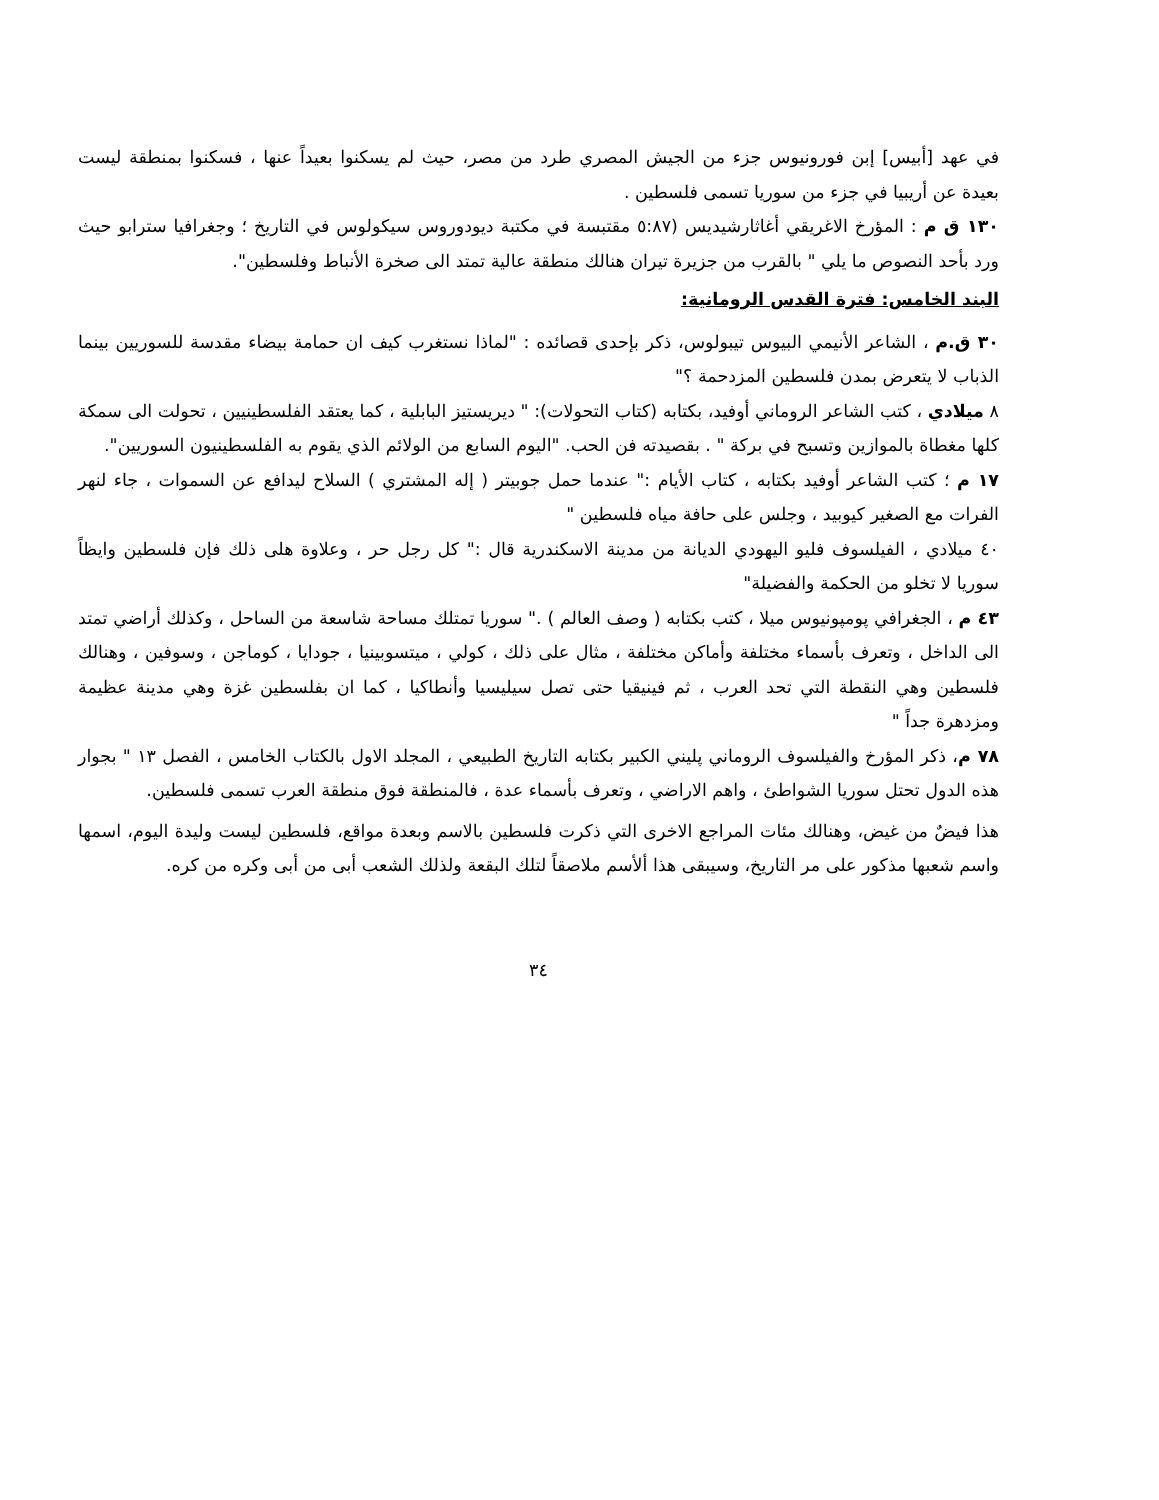في عهد [أبيس] إبن فورونيوس جزء من الجيش المصري طرد من مصر، حيث لم يسكنوا بعيداً عنها ، فسكنوا بمنطقة ليست بعيدة عن أريبيا في جزء من سوريا تسمى فلسطين .
١٣٠ ق م : المؤرخ الاغريقي أغاثارشيديس (٥:٨٧ مقتبسة في مكتبة ديودوروس سيكولوس في التاريخ ؛ وجغرافيا سترابو حيث ورد بأحد النصوص ما يلي " بالقرب من جزيرة تيران هنالك منطقة عالية تمتد الى صخرة الأنباط وفلسطين".
البند الخامس: فترة القدس الرومانية:
٣٠ ق.م ، الشاعر الأنيمي البيوس تيبولوس، ذكر بإحدى قصائده : "لماذا نستغرب كيف ان حمامة بيضاء مقدسة للسوريين بينما الذباب لا يتعرض بمدن فلسطين المزدحمة ؟"
٨ ميلادي ، كتب الشاعر الروماني أوفيد، بكتابه (كتاب التحولات): " ديريستيز البابلية ، كما يعتقد الفلسطينيين ، تحولت الى سمكة كلها مغطاة بالموازين وتسبح في بركة " . بقصيدته فن الحب. "اليوم السابع من الولائم الذي يقوم به الفلسطينيون السوريين".
١٧ م ؛ كتب الشاعر أوفيد بكتابه ، كتاب الأيام :" عندما حمل جوبيتر ( إله المشتري ) السلاح ليدافع عن السموات ، جاء لنهر الفرات مع الصغير كيوبيد ، وجلس على حافة مياه فلسطين "
٤٠ ميلادي ، الفيلسوف فليو اليهودي الديانة من مدينة الاسكندرية قال :" كل رجل حر ، وعلاوة هلى ذلك فإن فلسطين وايظاً سوريا لا تخلو من الحكمة والفضيلة"
٤٣ م ، الجغرافي پومپونيوس ميلا ، كتب بكتابه ( وصف العالم ) ." سوريا تمتلك مساحة شاسعة من الساحل ، وكذلك أراضي تمتد الى الداخل ، وتعرف بأسماء مختلفة وأماكن مختلفة ، مثال على ذلك ، كولي ، ميتسوبينيا ، جودايا ، كوماجن ، وسوفين ، وهنالك فلسطين وهي النقطة التي تحد العرب ، ثم فينيقيا حتى تصل سيليسيا وأنطاكيا ، كما ان بفلسطين غزة وهي مدينة عظيمة ومزدهرة جداً "
٧٨ م، ذكر المؤرخ والفيلسوف الروماني پليني الكبير بكتابه التاريخ الطبيعي ، المجلد الاول بالكتاب الخامس ، الفصل ١٣ " بجوار هذه الدول تحتل سوريا الشواطئ ، واهم الاراضي ، وتعرف بأسماء عدة ، فالمنطقة فوق منطقة العرب تسمى فلسطين.
هذا فيضٌ من غيض، وهنالك مئات المراجع الاخرى التي ذكرت فلسطين بالاسم وبعدة مواقع، فلسطين ليست وليدة اليوم، اسمها واسم شعبها مذكور على مر التاريخ، وسيبقى هذا ألأسم ملاصقاً لتلك البقعة ولذلك الشعب أبى من أبى وكره من كره.
٣٤